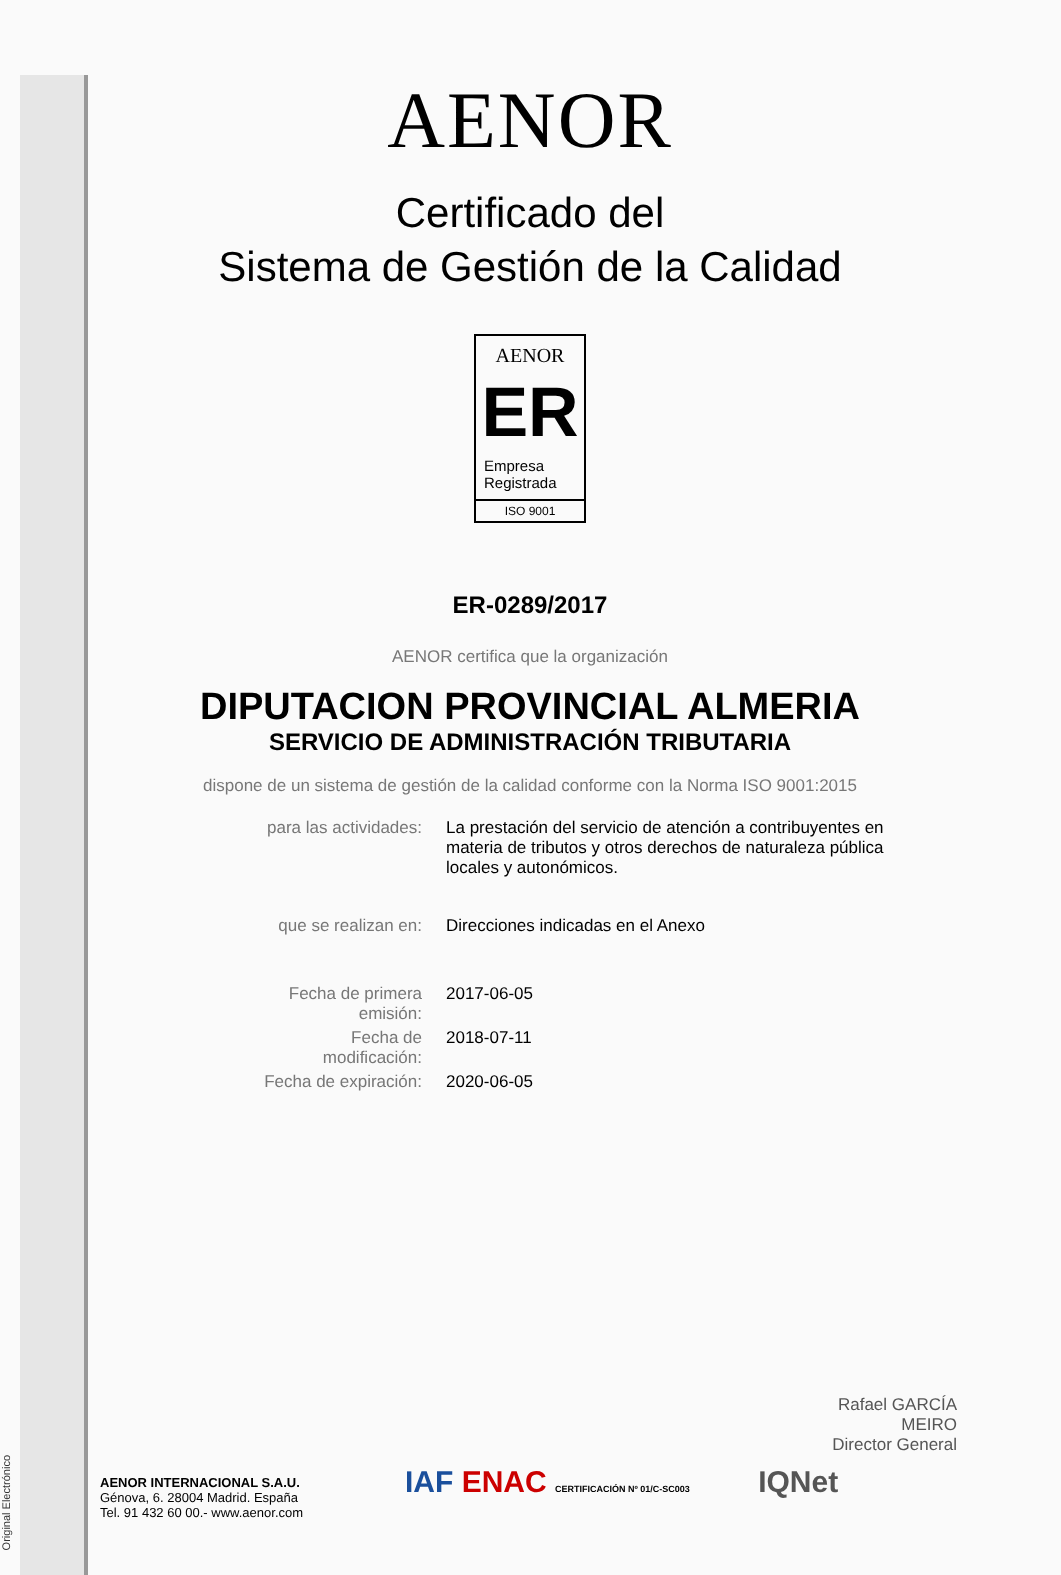Original Electrónico
AENOR
Certificado del
Sistema de Gestión de la Calidad
AENOR
ER
Empresa
Registrada
ISO 9001
ER-0289/2017
AENOR certifica que la organización
DIPUTACION PROVINCIAL ALMERIA
SERVICIO DE ADMINISTRACIÓN TRIBUTARIA
dispone de un sistema de gestión de la calidad conforme con la Norma ISO 9001:2015
| para las actividades: | La prestación del servicio de atención a contribuyentes en materia de tributos y otros derechos de naturaleza pública locales y autonómicos. |
| que se realizan en: | Direcciones indicadas en el Anexo |
| Fecha de primera emisión: | 2017-06-05 |
| Fecha de modificación: | 2018-07-11 |
| Fecha de expiración: | 2020-06-05 |
Rafael GARCÍA MEIRO
Director General
AENOR INTERNACIONAL S.A.U.
Génova, 6. 28004 Madrid. España
Tel. 91 432 60 00.- www.aenor.com
IAF ENAC CERTIFICACIÓN Nº 01/C-SC003 IQNet